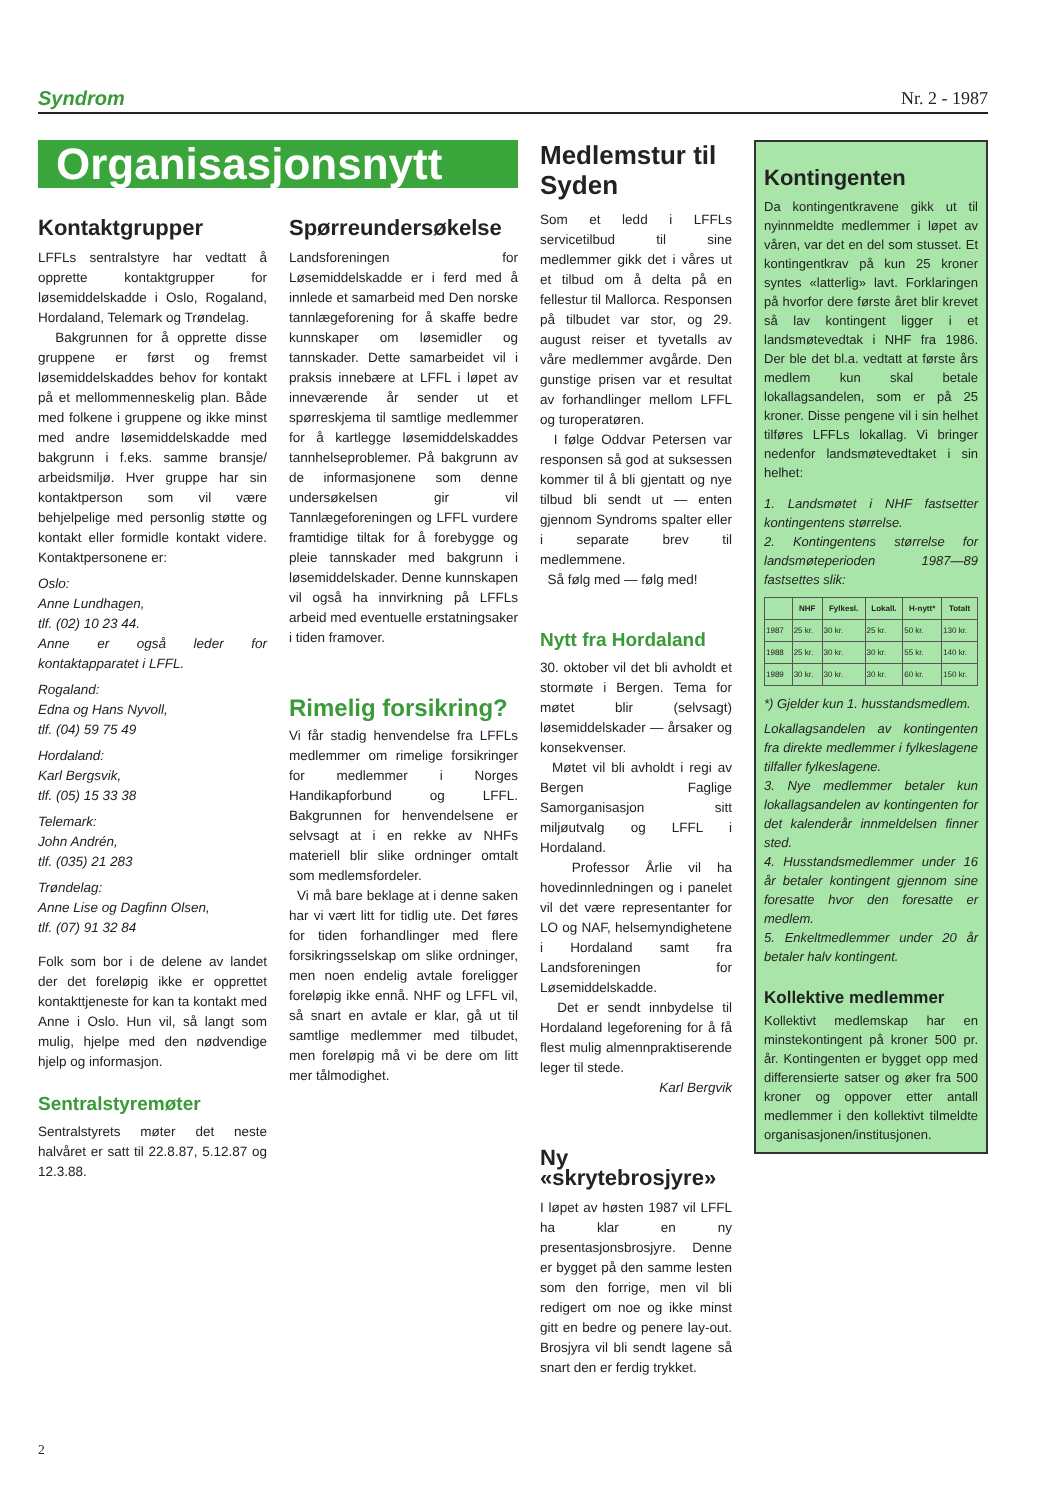Syndrom Nr. 2 - 1987
Organisasjonsnytt
Kontaktgrupper
LFFLs sentralstyre har vedtatt å opprette kontaktgrupper for løsemiddelskadde i Oslo, Rogaland, Hordaland, Telemark og Trøndelag.
Bakgrunnen for å opprette disse gruppene er først og fremst løsemiddelskaddes behov for kontakt på et mellommenneskelig plan. Både med folkene i gruppene og ikke minst med andre løsemiddelskadde med bakgrunn i f.eks. samme bransje/ arbeidsmiljø. Hver gruppe har sin kontaktperson som vil være behjelpelige med personlig støtte og kontakt eller formidle kontakt videre. Kontaktpersonene er:
Oslo:
Anne Lundhagen,
tlf. (02) 10 23 44.
Anne er også leder for kontaktapparatet i LFFL.
Rogaland:
Edna og Hans Nyvoll,
tlf. (04) 59 75 49
Hordaland:
Karl Bergsvik,
tlf. (05) 15 33 38
Telemark:
John Andrén,
tlf. (035) 21 283
Trøndelag:
Anne Lise og Dagfinn Olsen,
tlf. (07) 91 32 84
Folk som bor i de delene av landet der det foreløpig ikke er opprettet kontakttjeneste for kan ta kontakt med Anne i Oslo. Hun vil, så langt som mulig, hjelpe med den nødvendige hjelp og informasjon.
Sentralstyremøter
Sentralstyrets møter det neste halvåret er satt til 22.8.87, 5.12.87 og 12.3.88.
Spørreundersøkelse
Landsforeningen for Løsemiddelskadde er i ferd med å innlede et samarbeid med Den norske tannlægeforening for å skaffe bedre kunnskaper om løsemidler og tannskader. Dette samarbeidet vil i praksis innebære at LFFL i løpet av inneværende år sender ut et spørreskjema til samtlige medlemmer for å kartlegge løsemiddelskaddes tannhelseproblemer. På bakgrunn av de informasjonene som denne undersøkelsen gir vil Tannlægeforeningen og LFFL vurdere framtidige tiltak for å forebygge og pleie tannskader med bakgrunn i løsemiddelskader. Denne kunnskapen vil også ha innvirkning på LFFLs arbeid med eventuelle erstatningsaker i tiden framover.
Rimelig forsikring?
Vi får stadig henvendelse fra LFFLs medlemmer om rimelige forsikringer for medlemmer i Norges Handikapforbund og LFFL. Bakgrunnen for henvendelsene er selvsagt at i en rekke av NHFs materiell blir slike ordninger omtalt som medlemsfordeler.
Vi må bare beklage at i denne saken har vi vært litt for tidlig ute. Det føres for tiden forhandlinger med flere forsikringsselskap om slike ordninger, men noen endelig avtale foreligger foreløpig ikke ennå. NHF og LFFL vil, så snart en avtale er klar, gå ut til samtlige medlemmer med tilbudet, men foreløpig må vi be dere om litt mer tålmodighet.
Medlemstur til Syden
Som et ledd i LFFLs servicetilbud til sine medlemmer gikk det i våres ut et tilbud om å delta på en fellestur til Mallorca. Responsen på tilbudet var stor, og 29. august reiser et tyvetalls av våre medlemmer avgårde. Den gunstige prisen var et resultat av forhandlinger mellom LFFL og turoperatøren.
I følge Oddvar Petersen var responsen så god at suksessen kommer til å bli gjentatt og nye tilbud bli sendt ut — enten gjennom Syndroms spalter eller i separate brev til medlemmene.
Så følg med — følg med!
Nytt fra Hordaland
30. oktober vil det bli avholdt et stormøte i Bergen. Tema for møtet blir (selvsagt) løsemiddelskader — årsaker og konsekvenser.
Møtet vil bli avholdt i regi av Bergen Faglige Samorganisasjon sitt miljøutvalg og LFFL i Hordaland.
Professor Årlie vil ha hovedinnledningen og i panelet vil det være representanter for LO og NAF, helsemyndighetene i Hordaland samt fra Landsforeningen for Løsemiddelskadde.
Det er sendt innbydelse til Hordaland legeforening for å få flest mulig almennpraktiserende leger til stede.
Karl Bergvik
Ny «skrytebrosjyre»
I løpet av høsten 1987 vil LFFL ha klar en ny presentasjonsbrosjyre. Denne er bygget på den samme lesten som den forrige, men vil bli redigert om noe og ikke minst gitt en bedre og penere lay-out. Brosjyra vil bli sendt lagene så snart den er ferdig trykket.
Kontingenten
Da kontingentkravene gikk ut til nyinnmeldte medlemmer i løpet av våren, var det en del som stusset. Et kontingentkrav på kun 25 kroner syntes «latterlig» lavt. Forklaringen på hvorfor dere første året blir krevet så lav kontingent ligger i et landsmøtevedtak i NHF fra 1986. Der ble det bl.a. vedtatt at første års medlem kun skal betale lokallagsandelen, som er på 25 kroner. Disse pengene vil i sin helhet tilføres LFFLs lokallag. Vi bringer nedenfor landsmøtevedtaket i sin helhet:
1. Landsmøtet i NHF fastsetter kontingentens størrelse.
2. Kontingentens størrelse for landsmøteperioden 1987—89 fastsettes slik:
| | NHF | Fylkesl. | Lokall. | H-nytt* | Totalt |
| --- | --- | --- | --- | --- | --- |
| 1987 | 25 kr. | 30 kr. | 25 kr. | 50 kr. | 130 kr. |
| 1988 | 25 kr. | 30 kr. | 30 kr. | 55 kr. | 140 kr. |
| 1989 | 30 kr. | 30 kr. | 30 kr. | 60 kr. | 150 kr. |
*) Gjelder kun 1. husstandsmedlem.
Lokallagsandelen av kontingenten fra direkte medlemmer i fylkeslagene tilfaller fylkeslagene.
3. Nye medlemmer betaler kun lokallagsandelen av kontingenten for det kalenderår innmeldelsen finner sted.
4. Husstandsmedlemmer under 16 år betaler kontingent gjennom sine foresatte hvor den foresatte er medlem.
5. Enkeltmedlemmer under 20 år betaler halv kontingent.
Kollektive medlemmer
Kollektivt medlemskap har en minstekontingent på kroner 500 pr. år. Kontingenten er bygget opp med differensierte satser og øker fra 500 kroner og oppover etter antall medlemmer i den kollektivt tilmeldte organisasjonen/institusjonen.
2